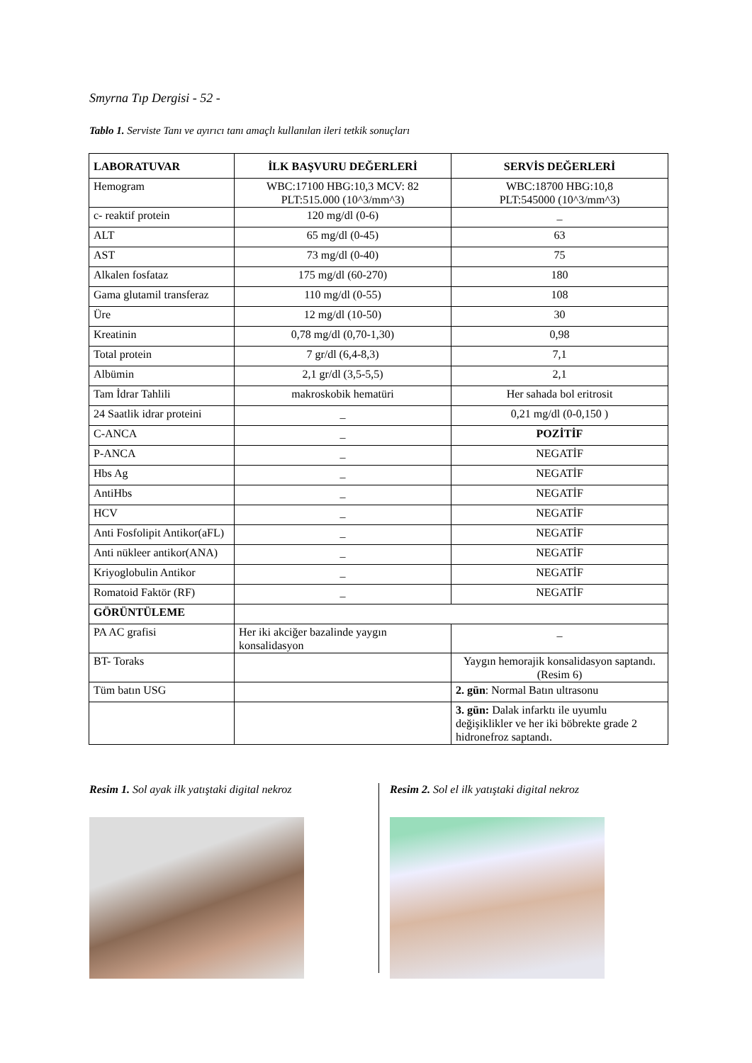Smyrna Tıp Dergisi - 52 -
Tablo 1. Serviste Tanı ve ayırıcı tanı amaçlı kullanılan ileri tetkik sonuçları
| LABORATUVAR | İLK BAŞVURU DEĞERLERİ | SERVİS DEĞERLERİ |
| --- | --- | --- |
| Hemogram | WBC:17100 HBG:10,3 MCV: 82 PLT:515.000 (10^3/mm^3) | WBC:18700 HBG:10,8 PLT:545000 (10^3/mm^3) |
| c- reaktif protein | 120 mg/dl (0-6) | _ |
| ALT | 65 mg/dl (0-45) | 63 |
| AST | 73 mg/dl (0-40) | 75 |
| Alkalen fosfataz | 175 mg/dl (60-270) | 180 |
| Gama glutamil transferaz | 110 mg/dl (0-55) | 108 |
| Üre | 12 mg/dl (10-50) | 30 |
| Kreatinin | 0,78 mg/dl (0,70-1,30) | 0,98 |
| Total protein | 7 gr/dl (6,4-8,3) | 7,1 |
| Albümin | 2,1 gr/dl (3,5-5,5) | 2,1 |
| Tam İdrar Tahlili | makroskobik hematüri | Her sahada bol eritrosit |
| 24 Saatlik idrar proteini | _ | 0,21 mg/dl (0-0,150 ) |
| C-ANCA | _ | POZİTİF |
| P-ANCA | _ | NEGATİF |
| Hbs Ag | _ | NEGATİF |
| AntiHbs | _ | NEGATİF |
| HCV | _ | NEGATİF |
| Anti Fosfolipit Antikor(aFL) | _ | NEGATİF |
| Anti nükleer antikor(ANA) | _ | NEGATİF |
| Kriyoglobulin Antikor | _ | NEGATİF |
| Romatoid Faktör (RF) | _ | NEGATİF |
| GÖRÜNTÜLEME | | |
| PA AC grafisi | Her iki akciğer bazalinde yaygın konsalidasyon | _ |
| BT- Toraks | | Yaygın hemorajik konsalidasyon saptandı. (Resim 6) |
| Tüm batın USG | | 2. gün : Normal Batın ultrasonu |
| | | 3. gün: Dalak infarktı ile uyumlu değişiklikler ve her iki böbrekte grade 2 hidronefroz saptandı. |
Resim 1. Sol ayak ilk yatıştaki digital nekroz
Resim 2. Sol el ilk yatıştaki digital nekroz